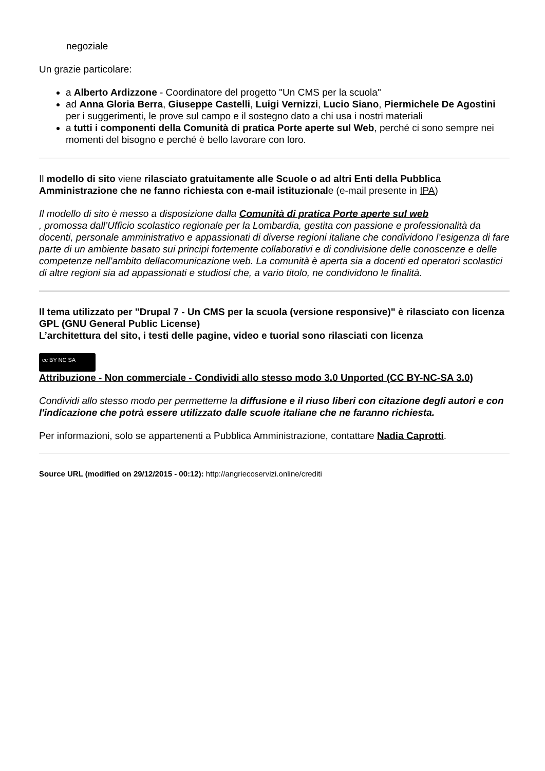negoziale
Un grazie particolare:
a Alberto Ardizzone - Coordinatore del progetto "Un CMS per la scuola"
ad Anna Gloria Berra, Giuseppe Castelli, Luigi Vernizzi, Lucio Siano, Piermichele De Agostini per i suggerimenti, le prove sul campo e il sostegno dato a chi usa i nostri materiali
a tutti i componenti della Comunità di pratica Porte aperte sul Web, perché ci sono sempre nei momenti del bisogno e perché è bello lavorare con loro.
Il modello di sito viene rilasciato gratuitamente alle Scuole o ad altri Enti della Pubblica Amministrazione che ne fanno richiesta con e-mail istituzionale (e-mail presente in IPA)
Il modello di sito è messo a disposizione dalla Comunità di pratica Porte aperte sul web
, promossa dall’Ufficio scolastico regionale per la Lombardia, gestita con passione e professionalità da docenti, personale amministrativo e appassionati di diverse regioni italiane che condividono l’esigenza di fare parte di un ambiente basato sui principi fortemente collaborativi e di condivisione delle conoscenze e delle competenze nell’ambito dellacomunicazione web. La comunità è aperta sia a docenti ed operatori scolastici di altre regioni sia ad appassionati e studiosi che, a vario titolo, ne condividono le finalità.
Il tema utilizzato per "Drupal 7 - Un CMS per la scuola (versione responsive)" è rilasciato con licenza GPL (GNU General Public License)
L’architettura del sito, i testi delle pagine, video e tuorial sono rilasciati con licenza
cc BY NC SA
Attribuzione - Non commerciale - Condividi allo stesso modo 3.0 Unported (CC BY-NC-SA 3.0)
Condividi allo stesso modo per permetterne la diffusione e il riuso liberi con citazione degli autori e con l'indicazione che potrà essere utilizzato dalle scuole italiane che ne faranno richiesta.
Per informazioni, solo se appartenenti a Pubblica Amministrazione, contattare Nadia Caprotti.
Source URL (modified on 29/12/2015 - 00:12): http://angriecoservizi.online/crediti